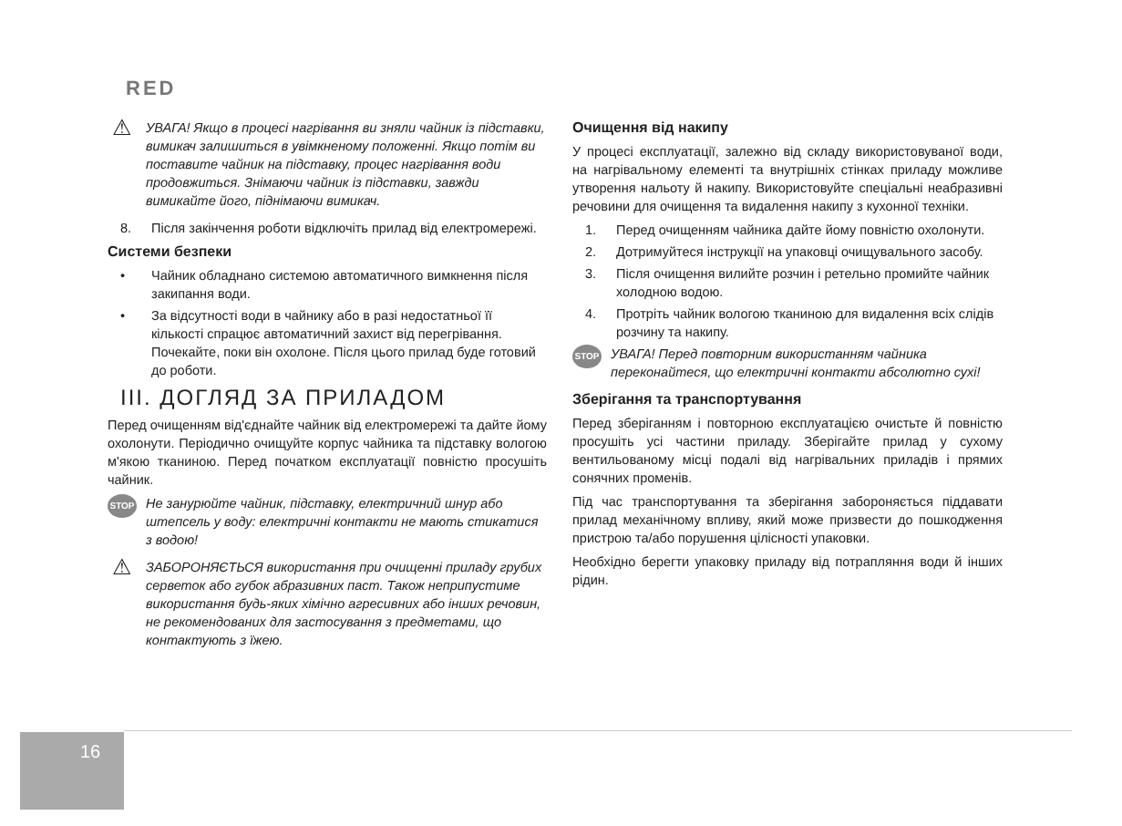RED
⚠ УВАГА! Якщо в процесі нагрівання ви зняли чайник із підставки, вимикач залишиться в увімкненому положенні. Якщо потім ви поставите чайник на підставку, процес нагрівання води продовжиться. Знімаючи чайник із підставки, завжди вимикайте його, піднімаючи вимикач.
8. Після закінчення роботи відключіть прилад від електромережі.
Системи безпеки
• Чайник обладнано системою автоматичного вимкнення після закипання води.
• За відсутності води в чайнику або в разі недостатньої її кількості спрацює автоматичний захист від перегрівання. Почекайте, поки він охолоне. Після цього прилад буде готовий до роботи.
III. ДОГЛЯД ЗА ПРИЛАДОМ
Перед очищенням від'єднайте чайник від електромережі та дайте йому охолонути. Періодично очищуйте корпус чайника та підставку вологою м'якою тканиною. Перед початком експлуатації повністю просушіть чайник.
STOP Не занурюйте чайник, підставку, електричний шнур або штепсель у воду: електричні контакти не мають стикатися з водою!
⚠ ЗАБОРОНЯЄТЬСЯ використання при очищенні приладу грубих серветок або губок абразивних паст. Також неприпустиме використання будь-яких хімічно агресивних або інших речовин, не рекомендованих для застосування з предметами, що контактують з їжею.
Очищення від накипу
У процесі експлуатації, залежно від складу використовуваної води, на нагрівальному елементі та внутрішніх стінках приладу можливе утворення нальоту й накипу. Використовуйте спеціальні неабразивні речовини для очищення та видалення накипу з кухонної техніки.
1. Перед очищенням чайника дайте йому повністю охолонути.
2. Дотримуйтеся інструкції на упаковці очищувального засобу.
3. Після очищення вилийте розчин і ретельно промийте чайник холодною водою.
4. Протріть чайник вологою тканиною для видалення всіх слідів розчину та накипу.
STOP УВАГА! Перед повторним використанням чайника переконайтеся, що електричні контакти абсолютно сухі!
Зберігання та транспортування
Перед зберіганням і повторною експлуатацією очистьте й повністю просушіть усі частини приладу. Зберігайте прилад у сухому вентильованому місці подалі від нагрівальних приладів і прямих сонячних променів.
Під час транспортування та зберігання забороняється піддавати прилад механічному впливу, який може призвести до пошкодження пристрою та/або порушення цілісності упаковки.
Необхідно берегти упаковку приладу від потрапляння води й інших рідин.
16